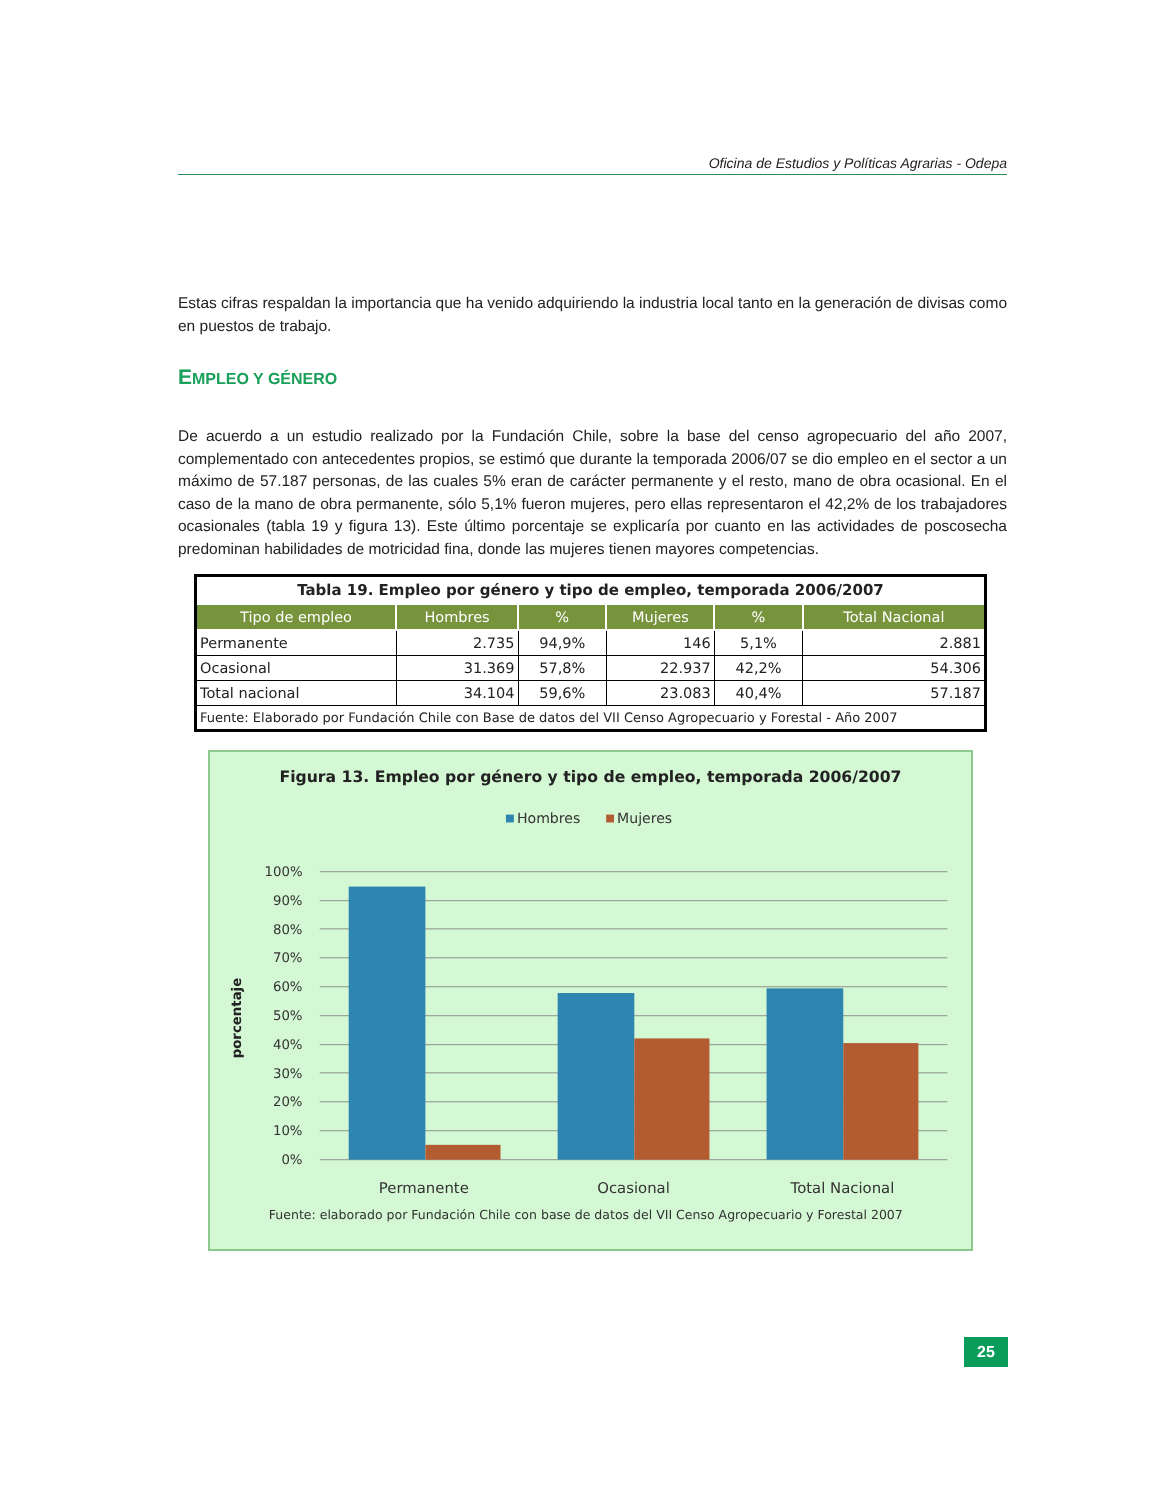Oficina de Estudios y Políticas Agrarias - Odepa
Estas cifras respaldan la importancia que ha venido adquiriendo la industria local tanto en la generación de divisas como en puestos de trabajo.
EMPLEO Y GÉNERO
De acuerdo a un estudio realizado por la Fundación Chile, sobre la base del censo agropecuario del año 2007, complementado con antecedentes propios, se estimó que durante la temporada 2006/07 se dio empleo en el sector a un máximo de 57.187 personas, de las cuales 5% eran de carácter permanente y el resto, mano de obra ocasional. En el caso de la mano de obra permanente, sólo 5,1% fueron mujeres, pero ellas representaron el 42,2% de los trabajadores ocasionales (tabla 19 y figura 13). Este último porcentaje se explicaría por cuanto en las actividades de poscosecha predominan habilidades de motricidad fina, donde las mujeres tienen mayores competencias.
| Tabla 19. Empleo por género y tipo de empleo, temporada 2006/2007 | | | | | |
| Tipo de empleo | Hombres | % | Mujeres | % | Total Nacional |
| Permanente | 2.735 | 94,9% | 146 | 5,1% | 2.881 |
| Ocasional | 31.369 | 57,8% | 22.937 | 42,2% | 54.306 |
| Total nacional | 34.104 | 59,6% | 23.083 | 40,4% | 57.187 |
| Fuente: Elaborado por Fundación Chile con Base de datos del VII Censo Agropecuario y Forestal - Año 2007 | | | | | |
Figura 13. Empleo por género y tipo de empleo, temporada 2006/2007
Hombres
Mujeres
100%
90%
80%
70%
60%
50%
40%
30%
20%
10%
0%
porcentaje
Permanente
Ocasional
Total Nacional
Fuente: elaborado por Fundación Chile con base de datos del VII Censo Agropecuario y Forestal 2007
25